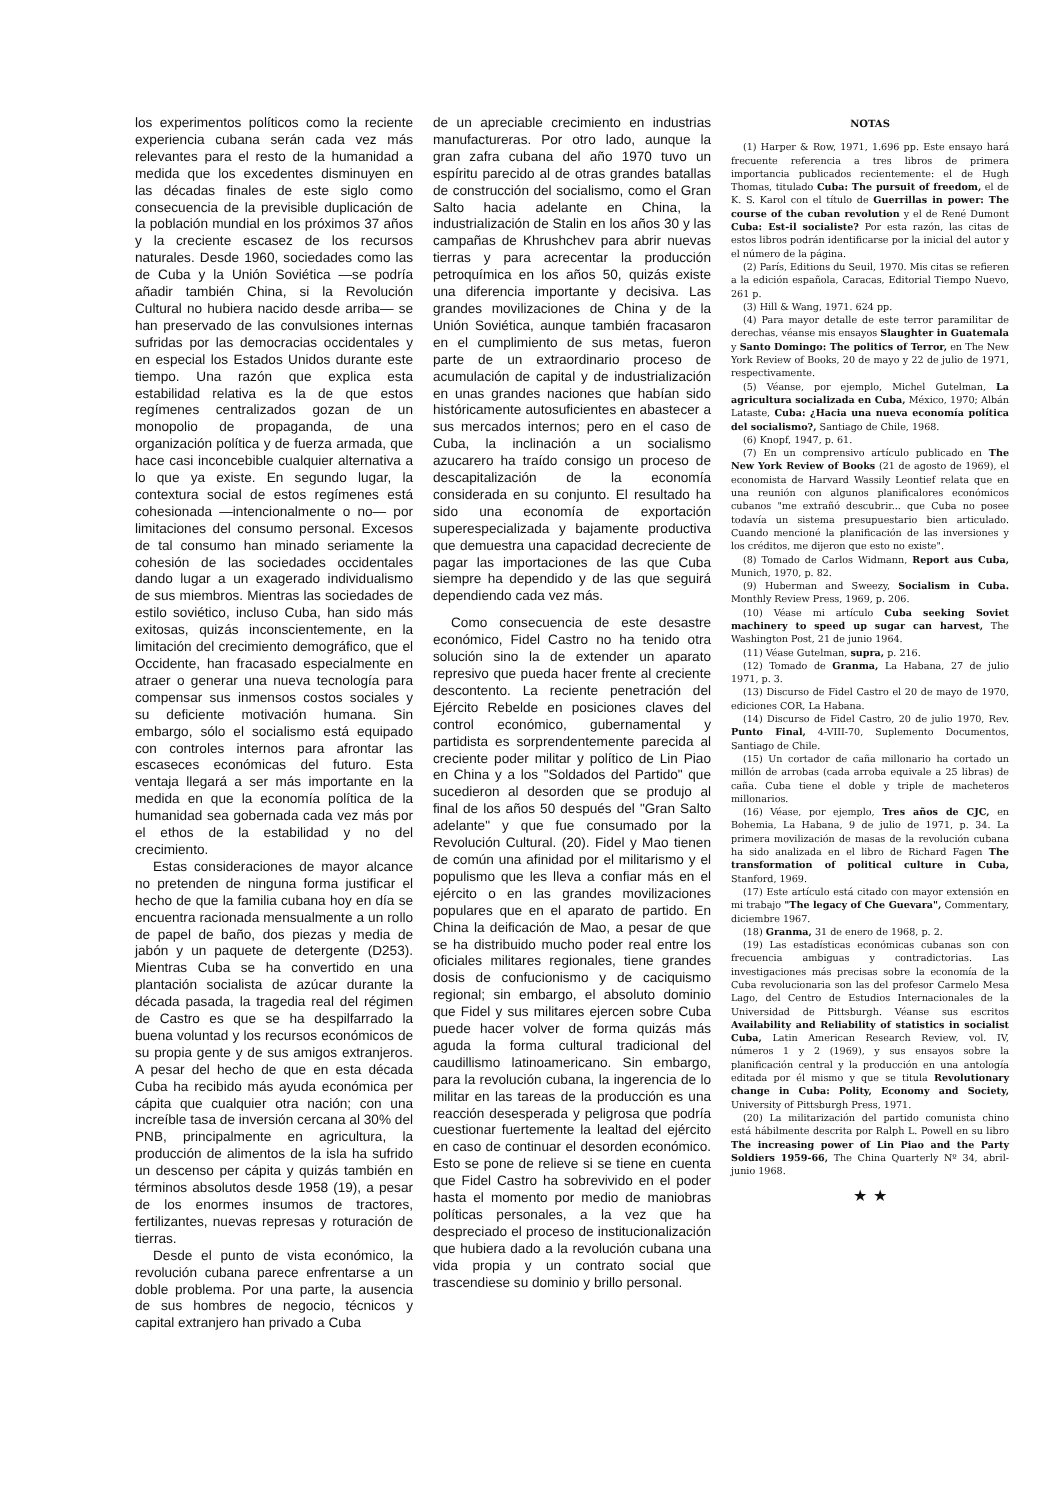los experimentos políticos como la reciente experiencia cubana serán cada vez más relevantes para el resto de la humanidad a medida que los excedentes disminuyen en las décadas finales de este siglo como consecuencia de la previsible duplicación de la población mundial en los próximos 37 años y la creciente escasez de los recursos naturales. Desde 1960, sociedades como las de Cuba y la Unión Soviética —se podría añadir también China, si la Revolución Cultural no hubiera nacido desde arriba— se han preservado de las convulsiones internas sufridas por las democracias occidentales y en especial los Estados Unidos durante este tiempo. Una razón que explica esta estabilidad relativa es la de que estos regímenes centralizados gozan de un monopolio de propaganda, de una organización política y de fuerza armada, que hace casi inconcebible cualquier alternativa a lo que ya existe. En segundo lugar, la contextura social de estos regímenes está cohesionada —intencionalmente o no— por limitaciones del consumo personal. Excesos de tal consumo han minado seriamente la cohesión de las sociedades occidentales dando lugar a un exagerado individualismo de sus miembros. Mientras las sociedades de estilo soviético, incluso Cuba, han sido más exitosas, quizás inconscientemente, en la limitación del crecimiento demográfico, que el Occidente, han fracasado especialmente en atraer o generar una nueva tecnología para compensar sus inmensos costos sociales y su deficiente motivación humana. Sin embargo, sólo el socialismo está equipado con controles internos para afrontar las escaseces económicas del futuro. Esta ventaja llegará a ser más importante en la medida en que la economía política de la humanidad sea gobernada cada vez más por el ethos de la estabilidad y no del crecimiento.
Estas consideraciones de mayor alcance no pretenden de ninguna forma justificar el hecho de que la familia cubana hoy en día se encuentra racionada mensualmente a un rollo de papel de baño, dos piezas y media de jabón y un paquete de detergente (D253). Mientras Cuba se ha convertido en una plantación socialista de azúcar durante la década pasada, la tragedia real del régimen de Castro es que se ha despilfarrado la buena voluntad y los recursos económicos de su propia gente y de sus amigos extranjeros. A pesar del hecho de que en esta década Cuba ha recibido más ayuda económica per cápita que cualquier otra nación; con una increíble tasa de inversión cercana al 30% del PNB, principalmente en agricultura, la producción de alimentos de la isla ha sufrido un descenso per cápita y quizás también en términos absolutos desde 1958 (19), a pesar de los enormes insumos de tractores, fertilizantes, nuevas represas y roturación de tierras.
Desde el punto de vista económico, la revolución cubana parece enfrentarse a un doble problema. Por una parte, la ausencia de sus hombres de negocio, técnicos y capital extranjero han privado a Cuba
de un apreciable crecimiento en industrias manufactureras. Por otro lado, aunque la gran zafra cubana del año 1970 tuvo un espíritu parecido al de otras grandes batallas de construcción del socialismo, como el Gran Salto hacia adelante en China, la industrialización de Stalin en los años 30 y las campañas de Khrushchev para abrir nuevas tierras y para acrecentar la producción petroquímica en los años 50, quizás existe una diferencia importante y decisiva. Las grandes movilizaciones de China y de la Unión Soviética, aunque también fracasaron en el cumplimiento de sus metas, fueron parte de un extraordinario proceso de acumulación de capital y de industrialización en unas grandes naciones que habían sido históricamente autosuficientes en abastecer a sus mercados internos; pero en el caso de Cuba, la inclinación a un socialismo azucarero ha traído consigo un proceso de descapitalización de la economía considerada en su conjunto. El resultado ha sido una economía de exportación superespecializada y bajamente productiva que demuestra una capacidad decreciente de pagar las importaciones de las que Cuba siempre ha dependido y de las que seguirá dependiendo cada vez más.
Como consecuencia de este desastre económico, Fidel Castro no ha tenido otra solución sino la de extender un aparato represivo que pueda hacer frente al creciente descontento. La reciente penetración del Ejército Rebelde en posiciones claves del control económico, gubernamental y partidista es sorprendentemente parecida al creciente poder militar y político de Lin Piao en China y a los "Soldados del Partido" que sucedieron al desorden que se produjo al final de los años 50 después del "Gran Salto adelante" y que fue consumado por la Revolución Cultural. (20). Fidel y Mao tienen de común una afinidad por el militarismo y el populismo que les lleva a confiar más en el ejército o en las grandes movilizaciones populares que en el aparato de partido. En China la deificación de Mao, a pesar de que se ha distribuido mucho poder real entre los oficiales militares regionales, tiene grandes dosis de confucionismo y de caciquismo regional; sin embargo, el absoluto dominio que Fidel y sus militares ejercen sobre Cuba puede hacer volver de forma quizás más aguda la forma cultural tradicional del caudillismo latinoamericano. Sin embargo, para la revolución cubana, la ingerencia de lo militar en las tareas de la producción es una reacción desesperada y peligrosa que podría cuestionar fuertemente la lealtad del ejército en caso de continuar el desorden económico. Esto se pone de relieve si se tiene en cuenta que Fidel Castro ha sobrevivido en el poder hasta el momento por medio de maniobras políticas personales, a la vez que ha despreciado el proceso de institucionalización que hubiera dado a la revolución cubana una vida propia y un contrato social que trascendiese su dominio y brillo personal.
NOTAS
(1) Harper & Row, 1971, 1.696 pp. Este ensayo hará frecuente referencia a tres libros de primera importancia publicados recientemente: el de Hugh Thomas, titulado Cuba: The pursuit of freedom, el de K. S. Karol con el título de Guerrillas in power: The course of the cuban revolution y el de René Dumont Cuba: Est-il socialiste? Por esta razón, las citas de estos libros podrán identificarse por la inicial del autor y el número de la página.
(2) París, Editions du Seuil, 1970. Mis citas se refieren a la edición española, Caracas, Editorial Tiempo Nuevo, 261 p.
(3) Hill & Wang, 1971. 624 pp.
(4) Para mayor detalle de este terror paramilitar de derechas, véanse mis ensayos Slaughter in Guatemala y Santo Domingo: The politics of Terror, en The New York Review of Books, 20 de mayo y 22 de julio de 1971, respectivamente.
(5) Véanse, por ejemplo, Michel Gutelman, La agricultura socializada en Cuba, México, 1970; Albán Lataste, Cuba: ¿Hacia una nueva economía política del socialismo?, Santiago de Chile, 1968.
(6) Knopf, 1947, p. 61.
(7) En un comprensivo artículo publicado en The New York Review of Books (21 de agosto de 1969), el economista de Harvard Wassily Leontief relata que en una reunión con algunos planificalores económicos cubanos "me extrañó descubrir... que Cuba no posee todavía un sistema presupuestario bien articulado. Cuando mencioné la planificación de las inversiones y los créditos, me dijeron que esto no existe".
(8) Tomado de Carlos Widmann, Report aus Cuba, Munich, 1970, p. 82.
(9) Huberman and Sweezy, Socialism in Cuba. Monthly Review Press, 1969, p. 206.
(10) Véase mi artículo Cuba seeking Soviet machinery to speed up sugar can harvest, The Washington Post, 21 de junio 1964.
(11) Véase Gutelman, supra, p. 216.
(12) Tomado de Granma, La Habana, 27 de julio 1971, p. 3.
(13) Discurso de Fidel Castro el 20 de mayo de 1970, ediciones COR, La Habana.
(14) Discurso de Fidel Castro, 20 de julio 1970, Rev. Punto Final, 4-VIII-70, Suplemento Documentos, Santiago de Chile.
(15) Un cortador de caña millonario ha cortado un millón de arrobas (cada arroba equivale a 25 libras) de caña. Cuba tiene el doble y triple de macheteros millonarios.
(16) Véase, por ejemplo, Tres años de CJC, en Bohemia, La Habana, 9 de julio de 1971, p. 34. La primera movilización de masas de la revolución cubana ha sido analizada en el libro de Richard Fagen The transformation of political culture in Cuba, Stanford, 1969.
(17) Este artículo está citado con mayor extensión en mi trabajo "The legacy of Che Guevara", Commentary, diciembre 1967.
(18) Granma, 31 de enero de 1968, p. 2.
(19) Las estadísticas económicas cubanas son con frecuencia ambiguas y contradictorias. Las investigaciones más precisas sobre la economía de la Cuba revolucionaria son las del profesor Carmelo Mesa Lago, del Centro de Estudios Internacionales de la Universidad de Pittsburgh. Véanse sus escritos Availability and Reliability of statistics in socialist Cuba, Latin American Research Review, vol. IV, números 1 y 2 (1969), y sus ensayos sobre la planificación central y la producción en una antología editada por él mismo y que se titula Revolutionary change in Cuba: Polity, Economy and Society, University of Pittsburgh Press, 1971.
(20) La militarización del partido comunista chino está hábilmente descrita por Ralph L. Powell en su libro The increasing power of Lin Piao and the Party Soldiers 1959-66, The China Quarterly Nº 34, abril-junio 1968.
★ ★